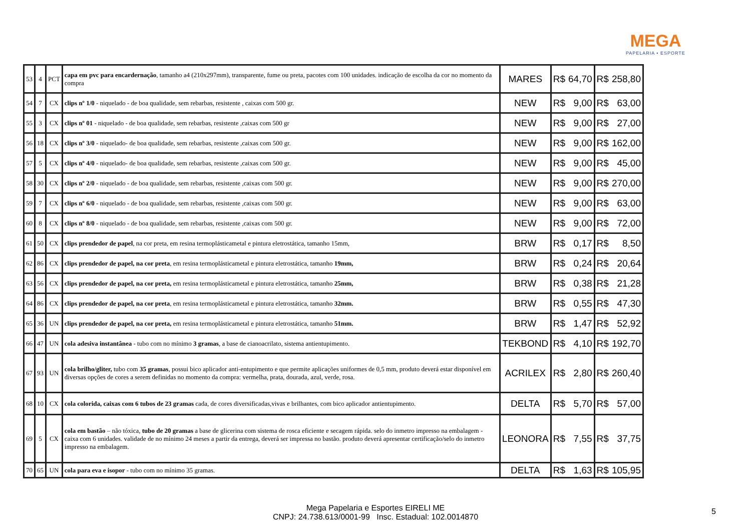MEGA
PAPELARIA • ESPORTE
| 53 | 4 | PCT | capa em pvc para encardernação , tamanho a4 (210x297mm), transparente, fume ou preta, pacotes com 100 unidades. indicação de escolha da cor no momento da compra | MARES | R$ | 64,70 | R$ | 258,80 |
| 54 | 7 | CX | clips nº 1/0 - niquelado - de boa qualidade, sem rebarbas, resistente , caixas com 500 gr. | NEW | R$ | 9,00 | R$ | 63,00 |
| 55 | 3 | CX | clips nº 01 - niquelado - de boa qualidade, sem rebarbas, resistente ,caixas com 500 gr | NEW | R$ | 9,00 | R$ | 27,00 |
| 56 | 18 | CX | clips nº 3/0 - niquelado- de boa qualidade, sem rebarbas, resistente ,caixas com 500 gr. | NEW | R$ | 9,00 | R$ | 162,00 |
| 57 | 5 | CX | clips nº 4/0 - niquelado- de boa qualidade, sem rebarbas, resistente ,caixas com 500 gr. | NEW | R$ | 9,00 | R$ | 45,00 |
| 58 | 30 | CX | clips nº 2/0 - niquelado - de boa qualidade, sem rebarbas, resistente ,caixas com 500 gr. | NEW | R$ | 9,00 | R$ | 270,00 |
| 59 | 7 | CX | clips nº 6/0 - niquelado - de boa qualidade, sem rebarbas, resistente ,caixas com 500 gr. | NEW | R$ | 9,00 | R$ | 63,00 |
| 60 | 8 | CX | clips nº 8/0 - niquelado - de boa qualidade, sem rebarbas, resistente ,caixas com 500 gr. | NEW | R$ | 9,00 | R$ | 72,00 |
| 61 | 50 | CX | clips prendedor de papel , na cor preta, em resina termoplásticametal e pintura eletrostática, tamanho 15mm, | BRW | R$ | 0,17 | R$ | 8,50 |
| 62 | 86 | CX | clips prendedor de papel, na cor preta , em resina termoplásticametal e pintura eletrostática, tamanho 19mm, | BRW | R$ | 0,24 | R$ | 20,64 |
| 63 | 56 | CX | clips prendedor de papel, na cor preta, em resina termoplásticametal e pintura eletrostática, tamanho 25mm, | BRW | R$ | 0,38 | R$ | 21,28 |
| 64 | 86 | CX | clips prendedor de papel, na cor preta , em resina termoplásticametal e pintura eletrostática, tamanho 32mm. | BRW | R$ | 0,55 | R$ | 47,30 |
| 65 | 36 | UN | clips prendedor de papel, na cor preta, em resina termoplásticametal e pintura eletrostática, tamanho 51mm. | BRW | R$ | 1,47 | R$ | 52,92 |
| 66 | 47 | UN | cola adesiva instantânea - tubo com no mínimo 3 gramas , a base de cianoacrilato, sistema antientupimento. | TEKBOND | R$ | 4,10 | R$ | 192,70 |
| 67 | 93 | UN | cola brilho/gliter, tubo com 35 gramas , possui bico aplicador anti-entupimento e que permite aplicações uniformes de 0,5 mm, produto deverá estar disponível em diversas opções de cores a serem definidas no momento da compra: vermelha, prata, dourada, azul, verde, rosa. | ACRILEX | R$ | 2,80 | R$ | 260,40 |
| 68 | 10 | CX | cola colorida, caixas com 6 tubos de 23 gramas cada, de cores diversificadas,vivas e brilhantes, com bico aplicador antientupimento. | DELTA | R$ | 5,70 | R$ | 57,00 |
| 69 | 5 | CX | cola em bastão – não tóxica, tubo de 20 gramas a base de glicerina com sistema de rosca eficiente e secagem rápida. selo do inmetro impresso na embalagem - caixa com 6 unidades. validade de no mínimo 24 meses a partir da entrega, deverá ser impressa no bastão. produto deverá apresentar certificação/selo do inmetro impresso na embalagem. | LEONORA | R$ | 7,55 | R$ | 37,75 |
| 70 | 65 | UN | cola para eva e isopor - tubo com no mínimo 35 gramas. | DELTA | R$ | 1,63 | R$ | 105,95 |
Mega Papelaria e Esportes EIRELI ME
CNPJ: 24.738.613/0001-99 Insc. Estadual: 102.0014870
5